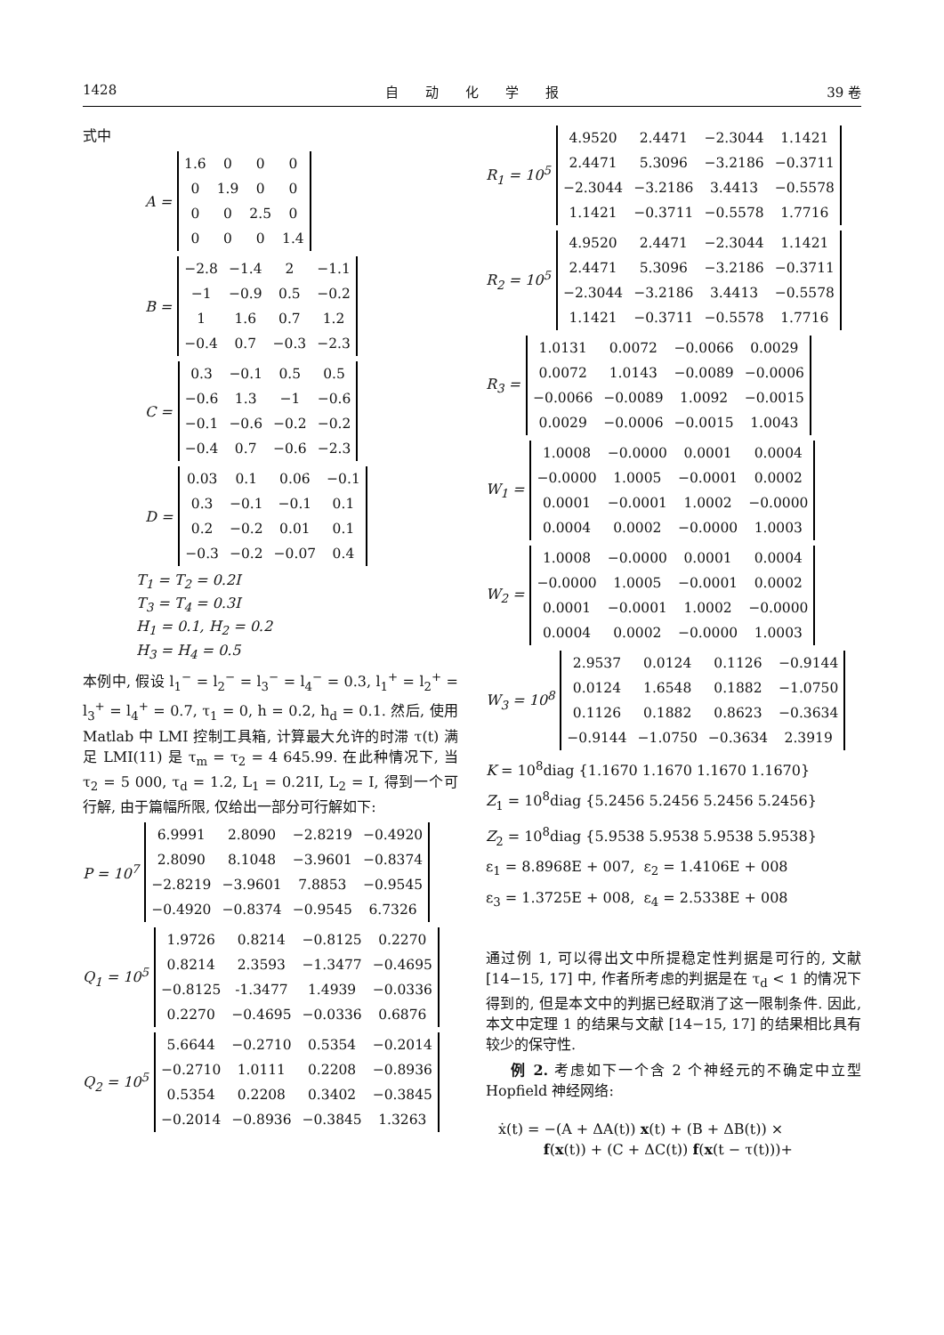1428 自　　动　　化　　学　　报 39 卷
式中
A =
| 1.6 | 0 | 0 | 0 |
| 0 | 1.9 | 0 | 0 |
| 0 | 0 | 2.5 | 0 |
| 0 | 0 | 0 | 1.4 |
B =
| −2.8 | −1.4 | 2 | −1.1 |
| −1 | −0.9 | 0.5 | −0.2 |
| 1 | 1.6 | 0.7 | 1.2 |
| −0.4 | 0.7 | −0.3 | −2.3 |
C =
| 0.3 | −0.1 | 0.5 | 0.5 |
| −0.6 | 1.3 | −1 | −0.6 |
| −0.1 | −0.6 | −0.2 | −0.2 |
| −0.4 | 0.7 | −0.6 | −2.3 |
D =
| 0.03 | 0.1 | 0.06 | −0.1 |
| 0.3 | −0.1 | −0.1 | 0.1 |
| 0.2 | −0.2 | 0.01 | 0.1 |
| −0.3 | −0.2 | −0.07 | 0.4 |
T<sub>1</sub> = T<sub>2</sub> = 0.2I
T<sub>3</sub> = T<sub>4</sub> = 0.3I
H<sub>1</sub> = 0.1, H<sub>2</sub> = 0.2
H<sub>3</sub> = H<sub>4</sub> = 0.5
本例中, 假设 l<sub>1</sub><sup>−</sup> = l<sub>2</sub><sup>−</sup> = l<sub>3</sub><sup>−</sup> = l<sub>4</sub><sup>−</sup> = 0.3, l<sub>1</sub><sup>+</sup> = l<sub>2</sub><sup>+</sup> = l<sub>3</sub><sup>+</sup> = l<sub>4</sub><sup>+</sup> = 0.7, τ<sub>1</sub> = 0, h = 0.2, h<sub>d</sub> = 0.1. 然后, 使用 Matlab 中 LMI 控制工具箱, 计算最大允许的时滞 τ(t) 满足 LMI(11) 是 τ<sub>m</sub> = τ<sub>2</sub> = 4 645.99. 在此种情况下, 当 τ<sub>2</sub> = 5 000, τ<sub>d</sub> = 1.2, L<sub>1</sub> = 0.21I, L<sub>2</sub> = I, 得到一个可行解, 由于篇幅所限, 仅给出一部分可行解如下:
P = 10<sup>7</sup>
| 6.9991 | 2.8090 | −2.8219 | −0.4920 |
| 2.8090 | 8.1048 | −3.9601 | −0.8374 |
| −2.8219 | −3.9601 | 7.8853 | −0.9545 |
| −0.4920 | −0.8374 | −0.9545 | 6.7326 |
Q<sub>1</sub> = 10<sup>5</sup>
| 1.9726 | 0.8214 | −0.8125 | 0.2270 |
| 0.8214 | 2.3593 | −1.3477 | −0.4695 |
| −0.8125 | -1.3477 | 1.4939 | −0.0336 |
| 0.2270 | −0.4695 | −0.0336 | 0.6876 |
Q<sub>2</sub> = 10<sup>5</sup>
| 5.6644 | −0.2710 | 0.5354 | −0.2014 |
| −0.2710 | 1.0111 | 0.2208 | −0.8936 |
| 0.5354 | 0.2208 | 0.3402 | −0.3845 |
| −0.2014 | −0.8936 | −0.3845 | 1.3263 |
R<sub>1</sub> = 10<sup>5</sup>
| 4.9520 | 2.4471 | −2.3044 | 1.1421 |
| 2.4471 | 5.3096 | −3.2186 | −0.3711 |
| −2.3044 | −3.2186 | 3.4413 | −0.5578 |
| 1.1421 | −0.3711 | −0.5578 | 1.7716 |
R<sub>2</sub> = 10<sup>5</sup>
| 4.9520 | 2.4471 | −2.3044 | 1.1421 |
| 2.4471 | 5.3096 | −3.2186 | −0.3711 |
| −2.3044 | −3.2186 | 3.4413 | −0.5578 |
| 1.1421 | −0.3711 | −0.5578 | 1.7716 |
R<sub>3</sub> =
| 1.0131 | 0.0072 | −0.0066 | 0.0029 |
| 0.0072 | 1.0143 | −0.0089 | −0.0006 |
| −0.0066 | −0.0089 | 1.0092 | −0.0015 |
| 0.0029 | −0.0006 | −0.0015 | 1.0043 |
W<sub>1</sub> =
| 1.0008 | −0.0000 | 0.0001 | 0.0004 |
| −0.0000 | 1.0005 | −0.0001 | 0.0002 |
| 0.0001 | −0.0001 | 1.0002 | −0.0000 |
| 0.0004 | 0.0002 | −0.0000 | 1.0003 |
W<sub>2</sub> =
| 1.0008 | −0.0000 | 0.0001 | 0.0004 |
| −0.0000 | 1.0005 | −0.0001 | 0.0002 |
| 0.0001 | −0.0001 | 1.0002 | −0.0000 |
| 0.0004 | 0.0002 | −0.0000 | 1.0003 |
W<sub>3</sub> = 10<sup>8</sup>
| 2.9537 | 0.0124 | 0.1126 | −0.9144 |
| 0.0124 | 1.6548 | 0.1882 | −1.0750 |
| 0.1126 | 0.1882 | 0.8623 | −0.3634 |
| −0.9144 | −1.0750 | −0.3634 | 2.3919 |
K = 10<sup>8</sup>diag {1.1670 1.1670 1.1670 1.1670}
Z<sub>1</sub> = 10<sup>8</sup>diag {5.2456 5.2456 5.2456 5.2456}
Z<sub>2</sub> = 10<sup>8</sup>diag {5.9538 5.9538 5.9538 5.9538}
ε<sub>1</sub> = 8.8968E + 007, ε<sub>2</sub> = 1.4106E + 008
ε<sub>3</sub> = 1.3725E + 008, ε<sub>4</sub> = 2.5338E + 008
通过例 1, 可以得出文中所提稳定性判据是可行的, 文献 [14−15, 17] 中, 作者所考虑的判据是在 τ<sub>d</sub> < 1 的情况下得到的, 但是本文中的判据已经取消了这一限制条件. 因此, 本文中定理 1 的结果与文献 [14−15, 17] 的结果相比具有较少的保守性.
例 2. 考虑如下一个含 2 个神经元的不确定中立型 Hopfield 神经网络:
ẋ(t) = −(A + ΔA(t)) x(t) + (B + ΔB(t)) ×
f(x(t)) + (C + ΔC(t)) f(x(t − τ(t)))+